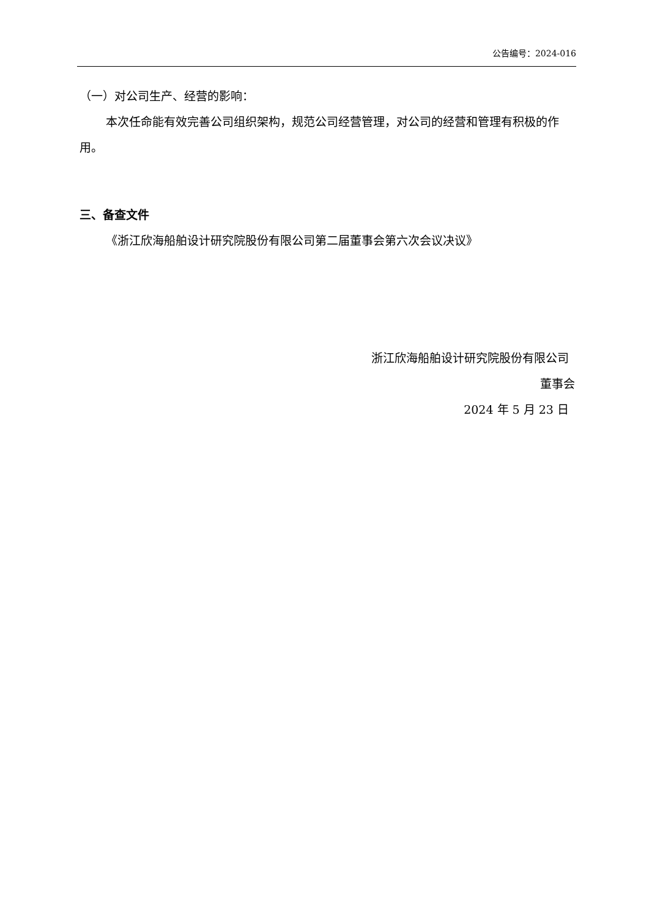公告编号：2024-016
（一）对公司生产、经营的影响：
本次任命能有效完善公司组织架构，规范公司经营管理，对公司的经营和管理有积极的作用。
三、备查文件
《浙江欣海船舶设计研究院股份有限公司第二届董事会第六次会议决议》
浙江欣海船舶设计研究院股份有限公司
董事会
2024 年 5 月 23 日